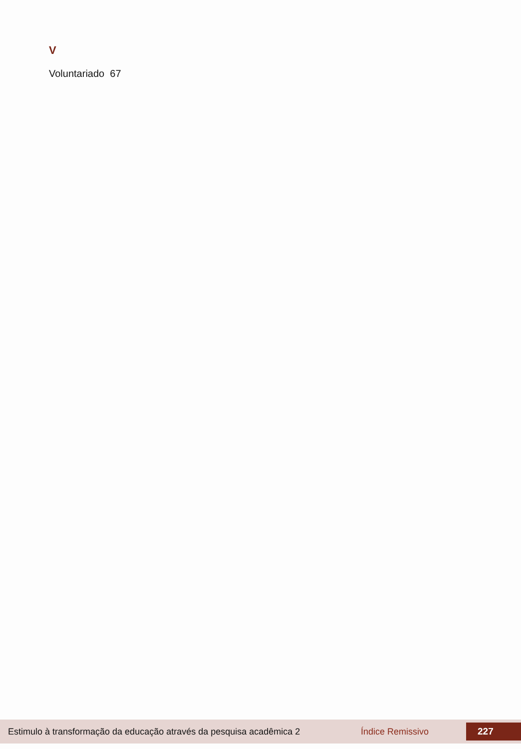V
Voluntariado 67
Estimulo à transformação da educação através da pesquisa acadêmica 2 Índice Remissivo 227